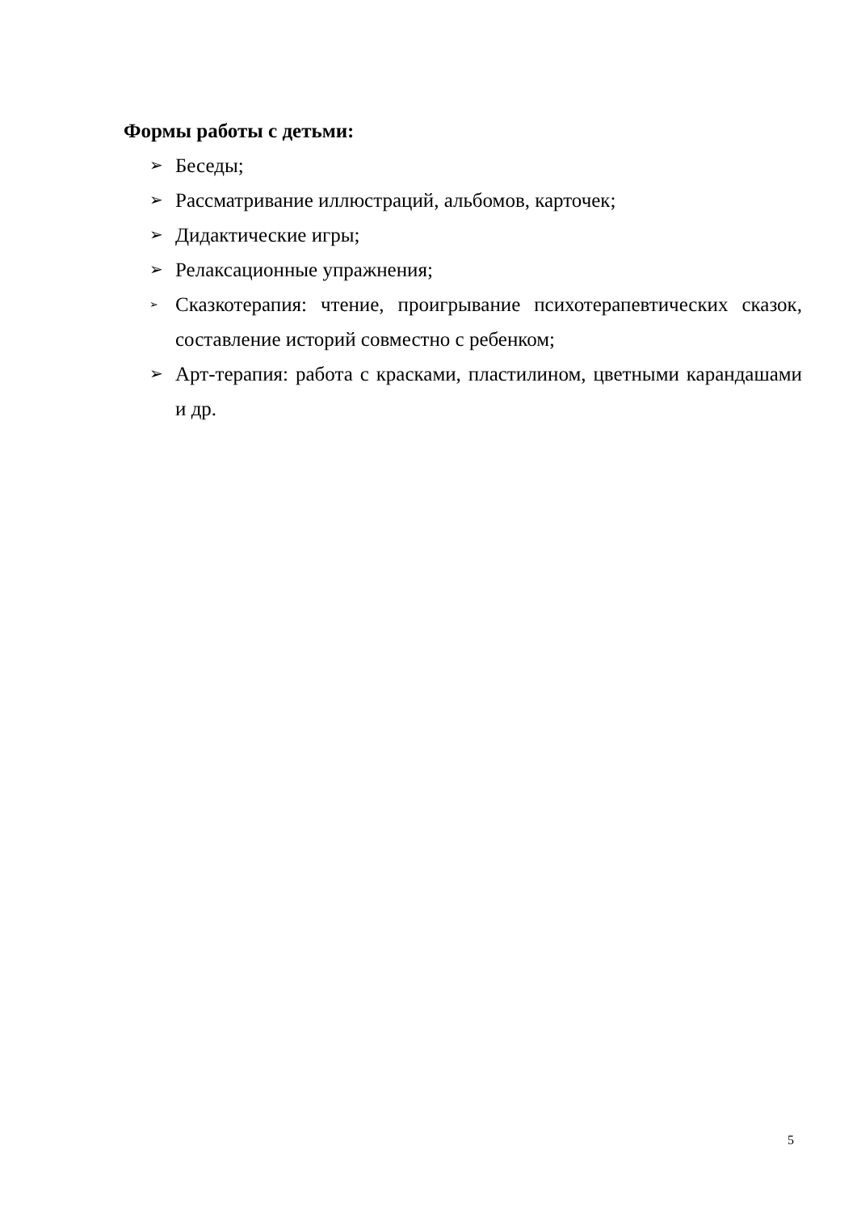Формы работы с детьми:
➢ Беседы;
➢ Рассматривание иллюстраций, альбомов, карточек;
➢ Дидактические игры;
➢ Релаксационные упражнения;
➢ Сказкотерапия: чтение, проигрывание психотерапевтических сказок, составление историй совместно с ребенком;
➢ Арт-терапия: работа с красками, пластилином, цветными карандашами и др.
5